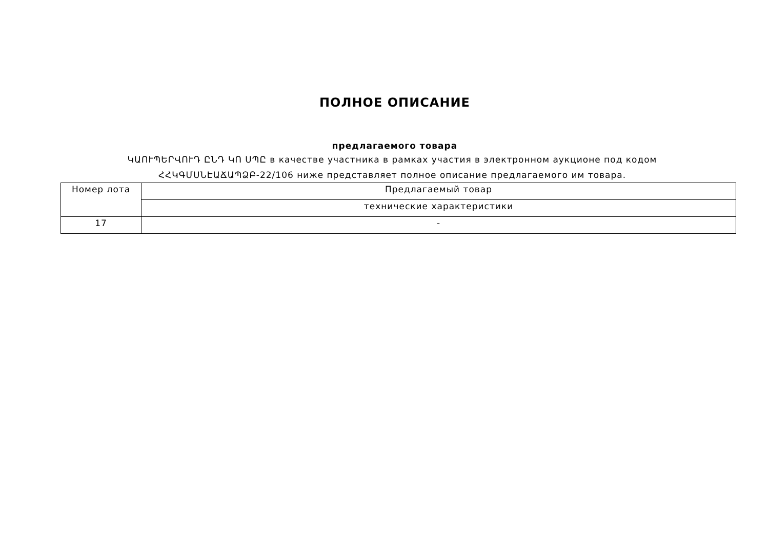ПОЛНОЕ ОПИСАНИЕ
предлагаемого товара
ԿԱՈՒՊԵՐՎՈՒԴ ԸՆԴ ԿՈ ՍՊԸ в качестве участника в рамках участия в электронном аукционе под кодом
ՀՀԿԳՄՍՆԷԱՃԱՊՁԲ-22/106 ниже представляет полное описание предлагаемого им товара.
| Номер лота | Предлагаемый товар |
| | технические характеристики |
| 17 | - |